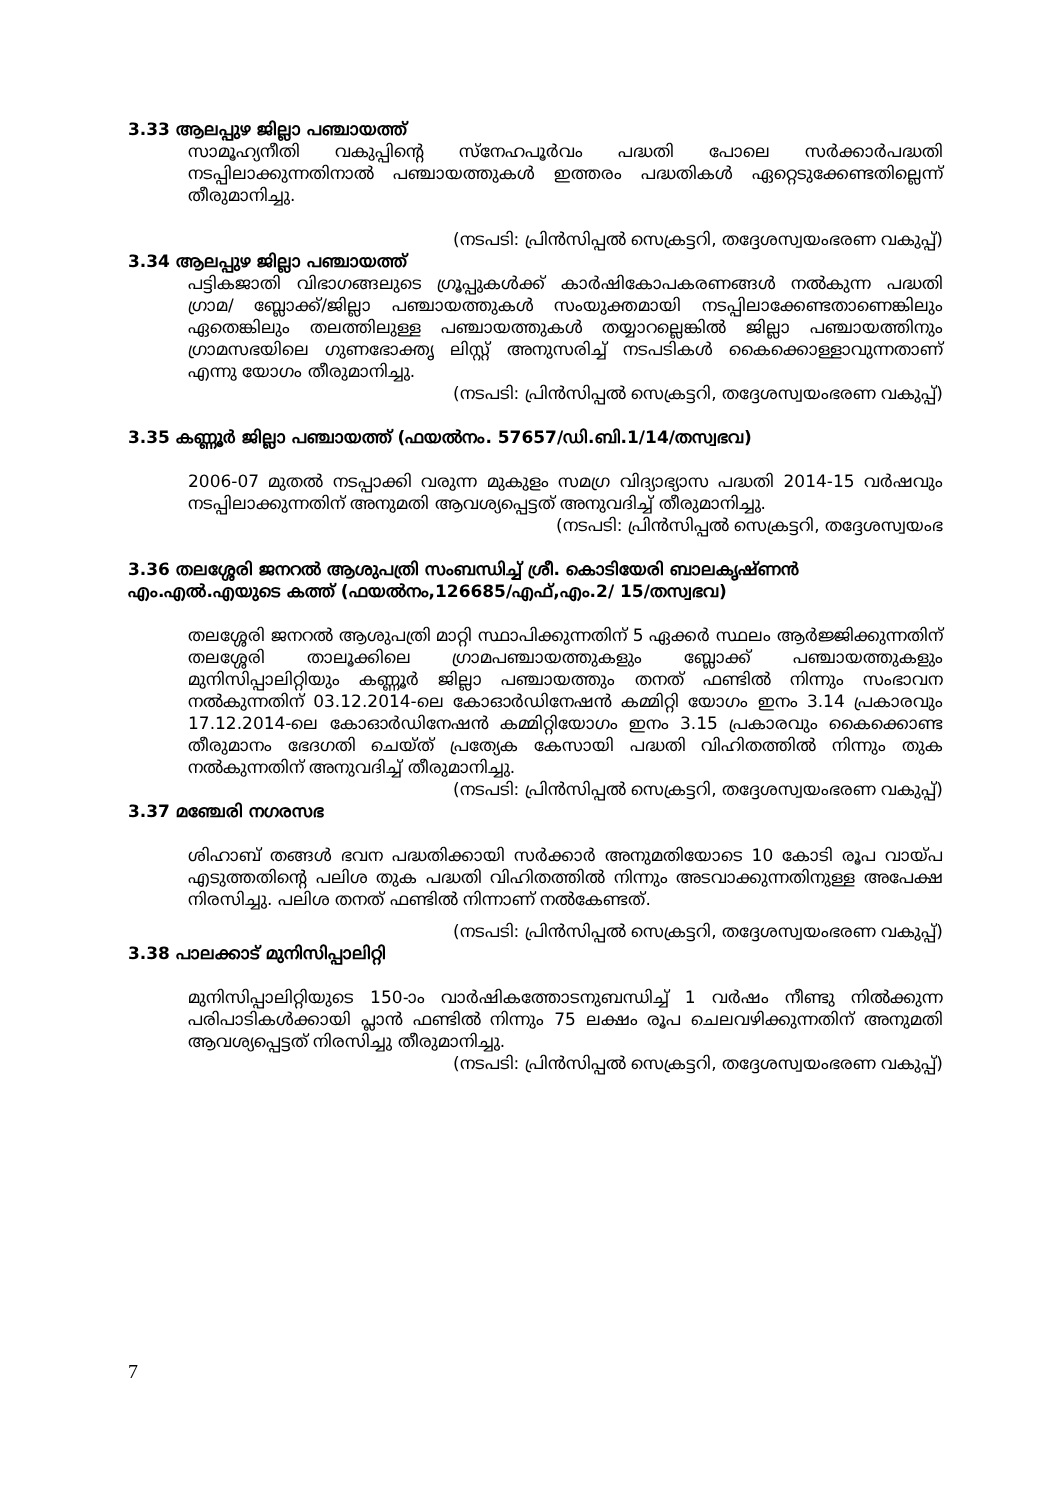3.33 ആലപ്പുഴ ജില്ലാ പഞ്ചായത്ത്
സാമൂഹ്യനീതി വകുപ്പിന്റെ സ്നേഹപൂർവം പദ്ധതി പോലെ സർക്കാർപദ്ധതി നടപ്പിലാക്കുന്നതിനാൽ പഞ്ചായത്തുകൾ ഇത്തരം പദ്ധതികൾ ഏറ്റെടുക്കേണ്ടതില്ലെന്ന് തീരുമാനിച്ചു.
(നടപടി: പ്രിൻസിപ്പൽ സെക്രട്ടറി, തദ്ദേശസ്വയംഭരണ വകുപ്പ്)
3.34 ആലപ്പുഴ ജില്ലാ പഞ്ചായത്ത്
പട്ടികജാതി വിഭാഗങ്ങലുടെ ഗ്രൂപ്പുകൾക്ക് കാർഷികോപകരണങ്ങൾ നൽകുന്ന പദ്ധതി ഗ്രാമ/ ബ്ലോക്ക്/ജില്ലാ പഞ്ചായത്തുകൾ സംയുക്തമായി നടപ്പിലാക്കേണ്ടതാണെങ്കിലും ഏതെങ്കിലും തലത്തിലുള്ള പഞ്ചായത്തുകൾ തയ്യാറല്ലെങ്കിൽ ജില്ലാ പഞ്ചായത്തിനും ഗ്രാമസഭയിലെ ഗുണഭോക്തൃ ലിസ്റ്റ് അനുസരിച്ച് നടപടികൾ കൈക്കൊള്ളാവുന്നതാണ് എന്നു യോഗം തീരുമാനിച്ചു.
(നടപടി: പ്രിൻസിപ്പൽ സെക്രട്ടറി, തദ്ദേശസ്വയംഭരണ വകുപ്പ്)
3.35 കണ്ണൂർ ജില്ലാ പഞ്ചായത്ത് (ഫയൽനം. 57657/ഡി.ബി.1/14/തസ്വഭവ)
2006-07 മുതൽ നടപ്പാക്കി വരുന്ന മുകുളം സമഗ്ര വിദ്യാഭ്യാസ പദ്ധതി 2014-15 വർഷവും നടപ്പിലാക്കുന്നതിന് അനുമതി ആവശ്യപ്പെട്ടത് അനുവദിച്ച് തീരുമാനിച്ചു.
(നടപടി: പ്രിൻസിപ്പൽ സെക്രട്ടറി, തദ്ദേശസ്വയംഭ
3.36 തലശ്ശേരി ജനറൽ ആശുപത്രി സംബന്ധിച്ച് ശ്രീ. കൊടിയേരി ബാലകൃഷ്ണൻ എം.എൽ.എയുടെ കത്ത് (ഫയൽനം,126685/എഫ്,എം.2/ 15/തസ്വഭവ)
തലശ്ശേരി ജനറൽ ആശുപത്രി മാറ്റി സ്ഥാപിക്കുന്നതിന് 5 ഏക്കർ സ്ഥലം ആർജ്ജിക്കുന്നതിന് തലശ്ശേരി താലൂക്കിലെ ഗ്രാമപഞ്ചായത്തുകളും ബ്ലോക്ക് പഞ്ചായത്തുകളും മുനിസിപ്പാലിറ്റിയും കണ്ണൂർ ജില്ലാ പഞ്ചായത്തും തനത് ഫണ്ടിൽ നിന്നും സംഭാവന നൽകുന്നതിന് 03.12.2014-ലെ കോഓർഡിനേഷൻ കമ്മിറ്റി യോഗം ഇനം 3.14 പ്രകാരവും 17.12.2014-ലെ കോഓർഡിനേഷൻ കമ്മിറ്റിയോഗം ഇനം 3.15 പ്രകാരവും കൈക്കൊണ്ട തീരുമാനം ഭേദഗതി ചെയ്ത് പ്രത്യേക കേസായി പദ്ധതി വിഹിതത്തിൽ നിന്നും തുക നൽകുന്നതിന് അനുവദിച്ച് തീരുമാനിച്ചു.
(നടപടി: പ്രിൻസിപ്പൽ സെക്രട്ടറി, തദ്ദേശസ്വയംഭരണ വകുപ്പ്)
3.37 മഞ്ചേരി നഗരസഭ
ശിഹാബ് തങ്ങൾ ഭവന പദ്ധതിക്കായി സർക്കാർ അനുമതിയോടെ 10 കോടി രൂപ വായ്പ എടുത്തതിന്റെ പലിശ തുക പദ്ധതി വിഹിതത്തിൽ നിന്നും അടവാക്കുന്നതിനുള്ള അപേക്ഷ നിരസിച്ചു. പലിശ തനത് ഫണ്ടിൽ നിന്നാണ് നൽകേണ്ടത്.
(നടപടി: പ്രിൻസിപ്പൽ സെക്രട്ടറി, തദ്ദേശസ്വയംഭരണ വകുപ്പ്)
3.38 പാലക്കാട് മുനിസിപ്പാലിറ്റി
മുനിസിപ്പാലിറ്റിയുടെ 150-ാം വാർഷികത്തോടനുബന്ധിച്ച് 1 വർഷം നീണ്ടു നിൽക്കുന്ന പരിപാടികൾക്കായി പ്ലാൻ ഫണ്ടിൽ നിന്നും 75 ലക്ഷം രൂപ ചെലവഴിക്കുന്നതിന് അനുമതി ആവശ്യപ്പെട്ടത് നിരസിച്ചു തീരുമാനിച്ചു.
(നടപടി: പ്രിൻസിപ്പൽ സെക്രട്ടറി, തദ്ദേശസ്വയംഭരണ വകുപ്പ്)
7